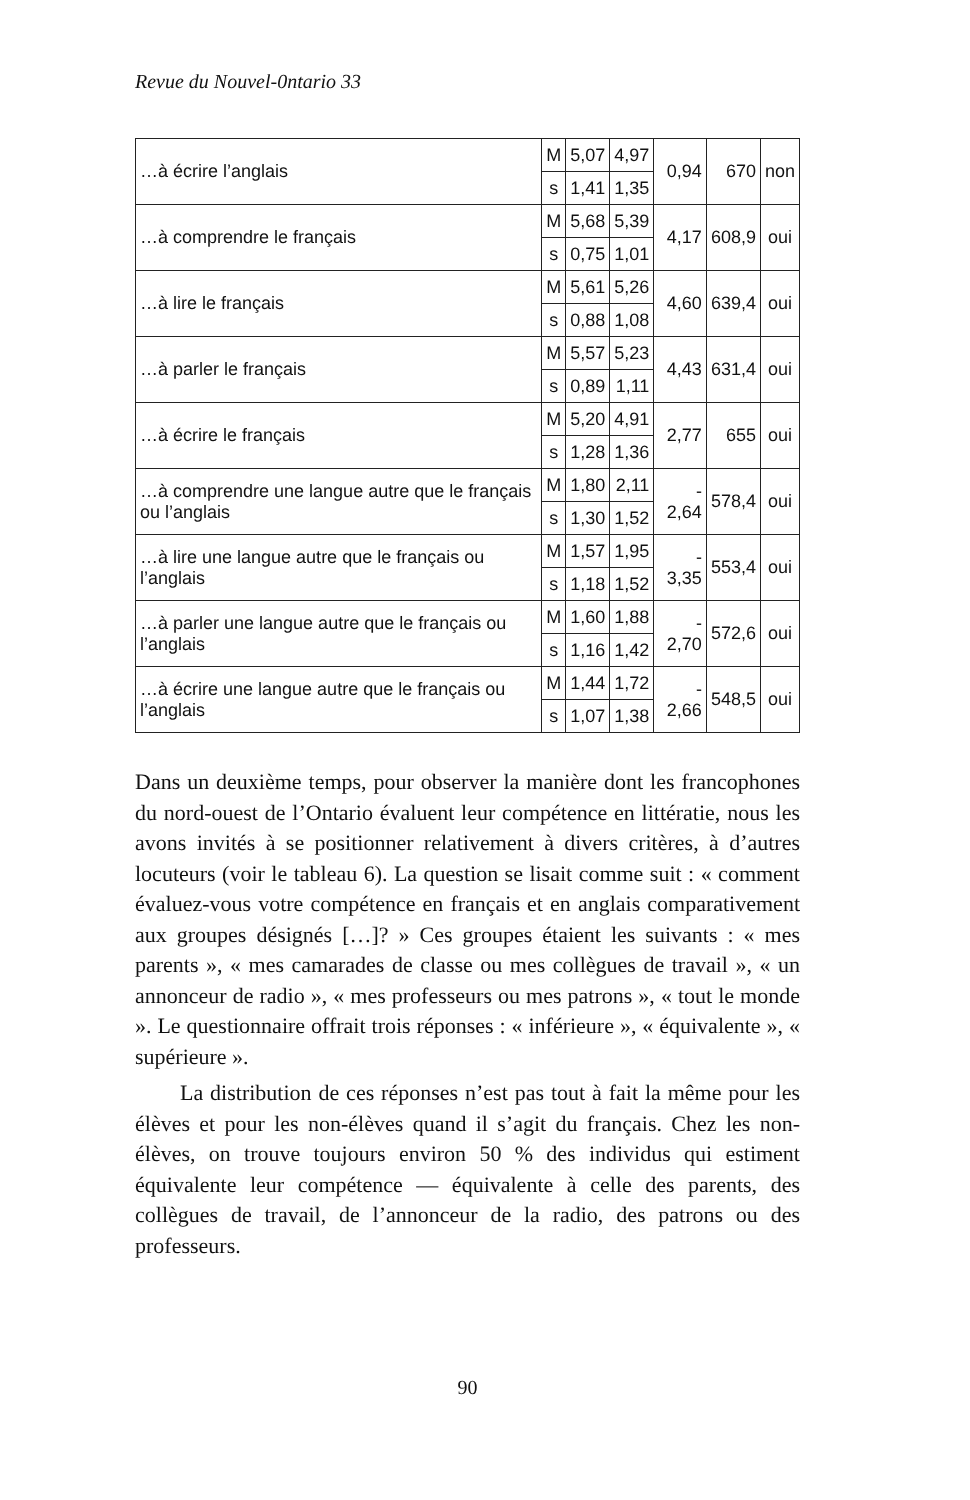Revue du Nouvel-0ntario 33
| …à écrire l’anglais | M | 5,07 | 4,97 | 0,94 | 670 | non |
| | s | 1,41 | 1,35 | | | |
| …à comprendre le français | M | 5,68 | 5,39 | 4,17 | 608,9 | oui |
| | s | 0,75 | 1,01 | | | |
| …à lire le français | M | 5,61 | 5,26 | 4,60 | 639,4 | oui |
| | s | 0,88 | 1,08 | | | |
| …à parler le français | M | 5,57 | 5,23 | 4,43 | 631,4 | oui |
| | s | 0,89 | 1,11 | | | |
| …à écrire le français | M | 5,20 | 4,91 | 2,77 | 655 | oui |
| | s | 1,28 | 1,36 | | | |
| …à comprendre une langue autre que le français ou l’anglais | M | 1,80 | 2,11 | - 2,64 | 578,4 | oui |
| | s | 1,30 | 1,52 | | | |
| …à lire une langue autre que le français ou l’anglais | M | 1,57 | 1,95 | - 3,35 | 553,4 | oui |
| | s | 1,18 | 1,52 | | | |
| …à parler une langue autre que le français ou l’anglais | M | 1,60 | 1,88 | - 2,70 | 572,6 | oui |
| | s | 1,16 | 1,42 | | | |
| …à écrire une langue autre que le français ou l’anglais | M | 1,44 | 1,72 | - 2,66 | 548,5 | oui |
| | s | 1,07 | 1,38 | | | |
Dans un deuxième temps, pour observer la manière dont les francophones du nord-ouest de l’Ontario évaluent leur compétence en littératie, nous les avons invités à se positionner relativement à divers critères, à d’autres locuteurs (voir le tableau 6). La question se lisait comme suit : « comment évaluez-vous votre compétence en français et en anglais comparativement aux groupes désignés […]? » Ces groupes étaient les suivants : « mes parents », « mes camarades de classe ou mes collègues de travail », « un annonceur de radio », « mes professeurs ou mes patrons », « tout le monde ». Le questionnaire offrait trois réponses : « inférieure », « équivalente », « supérieure ».
La distribution de ces réponses n’est pas tout à fait la même pour les élèves et pour les non-élèves quand il s’agit du français. Chez les non-élèves, on trouve toujours environ 50 % des individus qui estiment équivalente leur compétence — équivalente à celle des parents, des collègues de travail, de l’annonceur de la radio, des patrons ou des professeurs.
90